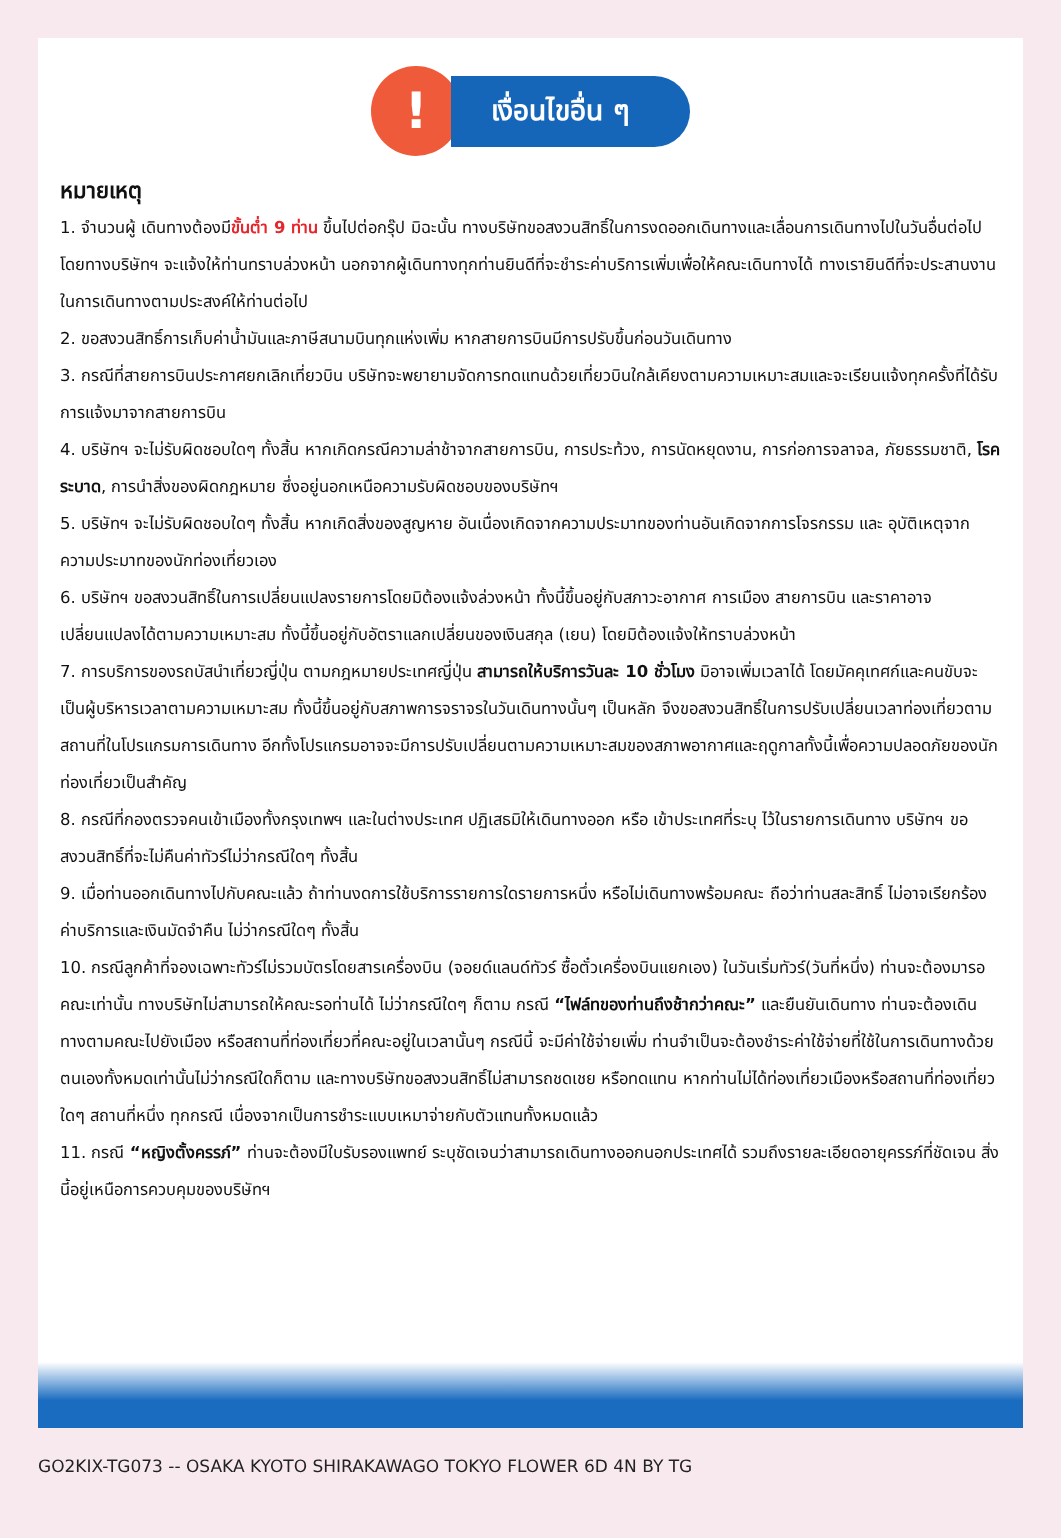!
เงื่อนไขอื่น ๆ
หมายเหตุ
1. จำนวนผู้ เดินทางต้องมีขั้นต่ำ 9 ท่าน ขึ้นไปต่อกรุ๊ป มิฉะนั้น ทางบริษัทขอสงวนสิทธิ์ในการงดออกเดินทางและเลื่อนการเดินทางไปในวันอื่นต่อไป โดยทางบริษัทฯ จะแจ้งให้ท่านทราบล่วงหน้า นอกจากผู้เดินทางทุกท่านยินดีที่จะชำระค่าบริการเพิ่มเพื่อให้คณะเดินทางได้ ทางเรายินดีที่จะประสานงานในการเดินทางตามประสงค์ให้ท่านต่อไป
2. ขอสงวนสิทธิ์การเก็บค่าน้ำมันและภาษีสนามบินทุกแห่งเพิ่ม หากสายการบินมีการปรับขึ้นก่อนวันเดินทาง
3. กรณีที่สายการบินประกาศยกเลิกเที่ยวบิน บริษัทจะพยายามจัดการทดแทนด้วยเที่ยวบินใกล้เคียงตามความเหมาะสมและจะเรียนแจ้งทุกครั้งที่ได้รับการแจ้งมาจากสายการบิน
4. บริษัทฯ จะไม่รับผิดชอบใดๆ ทั้งสิ้น หากเกิดกรณีความล่าช้าจากสายการบิน, การประท้วง, การนัดหยุดงาน, การก่อการจลาจล, ภัยธรรมชาติ, โรคระบาด, การนำสิ่งของผิดกฎหมาย ซึ่งอยู่นอกเหนือความรับผิดชอบของบริษัทฯ
5. บริษัทฯ จะไม่รับผิดชอบใดๆ ทั้งสิ้น หากเกิดสิ่งของสูญหาย อันเนื่องเกิดจากความประมาทของท่านอันเกิดจากการโจรกรรม และ อุบัติเหตุจากความประมาทของนักท่องเที่ยวเอง
6. บริษัทฯ ขอสงวนสิทธิ์ในการเปลี่ยนแปลงรายการโดยมิต้องแจ้งล่วงหน้า ทั้งนี้ขึ้นอยู่กับสภาวะอากาศ การเมือง สายการบิน และราคาอาจเปลี่ยนแปลงได้ตามความเหมาะสม ทั้งนี้ขึ้นอยู่กับอัตราแลกเปลี่ยนของเงินสกุล (เยน) โดยมิต้องแจ้งให้ทราบล่วงหน้า
7. การบริการของรถบัสนำเที่ยวญี่ปุ่น ตามกฎหมายประเทศญี่ปุ่น สามารถให้บริการวันละ 10 ชั่วโมง มิอาจเพิ่มเวลาได้ โดยมัคคุเทศก์และคนขับจะเป็นผู้บริหารเวลาตามความเหมาะสม ทั้งนี้ขึ้นอยู่กับสภาพการจราจรในวันเดินทางนั้นๆ เป็นหลัก จึงขอสงวนสิทธิ์ในการปรับเปลี่ยนเวลาท่องเที่ยวตามสถานที่ในโปรแกรมการเดินทาง อีกทั้งโปรแกรมอาจจะมีการปรับเปลี่ยนตามความเหมาะสมของสภาพอากาศและฤดูกาลทั้งนี้เพื่อความปลอดภัยของนักท่องเที่ยวเป็นสำคัญ
8. กรณีที่กองตรวจคนเข้าเมืองทั้งกรุงเทพฯ และในต่างประเทศ ปฏิเสธมิให้เดินทางออก หรือ เข้าประเทศที่ระบุ ไว้ในรายการเดินทาง บริษัทฯ ขอสงวนสิทธิ์ที่จะไม่คืนค่าทัวร์ไม่ว่ากรณีใดๆ ทั้งสิ้น
9. เมื่อท่านออกเดินทางไปกับคณะแล้ว ถ้าท่านงดการใช้บริการรายการใดรายการหนึ่ง หรือไม่เดินทางพร้อมคณะ ถือว่าท่านสละสิทธิ์ ไม่อาจเรียกร้องค่าบริการและเงินมัดจำคืน ไม่ว่ากรณีใดๆ ทั้งสิ้น
10. กรณีลูกค้าที่จองเฉพาะทัวร์ไม่รวมบัตรโดยสารเครื่องบิน (จอยด์แลนด์ทัวร์ ซื้อตั๋วเครื่องบินแยกเอง) ในวันเริ่มทัวร์(วันที่หนึ่ง) ท่านจะต้องมารอคณะเท่านั้น ทางบริษัทไม่สามารถให้คณะรอท่านได้ ไม่ว่ากรณีใดๆ ก็ตาม กรณี “ไฟล์ทของท่านถึงช้ากว่าคณะ” และยืนยันเดินทาง ท่านจะต้องเดินทางตามคณะไปยังเมือง หรือสถานที่ท่องเที่ยวที่คณะอยู่ในเวลานั้นๆ กรณีนี้ จะมีค่าใช้จ่ายเพิ่ม ท่านจำเป็นจะต้องชำระค่าใช้จ่ายที่ใช้ในการเดินทางด้วยตนเองทั้งหมดเท่านั้นไม่ว่ากรณีใดก็ตาม และทางบริษัทขอสงวนสิทธิ์ไม่สามารถชดเชย หรือทดแทน หากท่านไม่ได้ท่องเที่ยวเมืองหรือสถานที่ท่องเที่ยวใดๆ สถานที่หนึ่ง ทุกกรณี เนื่องจากเป็นการชำระแบบเหมาจ่ายกับตัวแทนทั้งหมดแล้ว
11. กรณี “หญิงตั้งครรภ์” ท่านจะต้องมีใบรับรองแพทย์ ระบุชัดเจนว่าสามารถเดินทางออกนอกประเทศได้ รวมถึงรายละเอียดอายุครรภ์ที่ชัดเจน สิ่งนี้อยู่เหนือการควบคุมของบริษัทฯ
GO2KIX-TG073 -- OSAKA KYOTO SHIRAKAWAGO TOKYO FLOWER 6D 4N BY TG